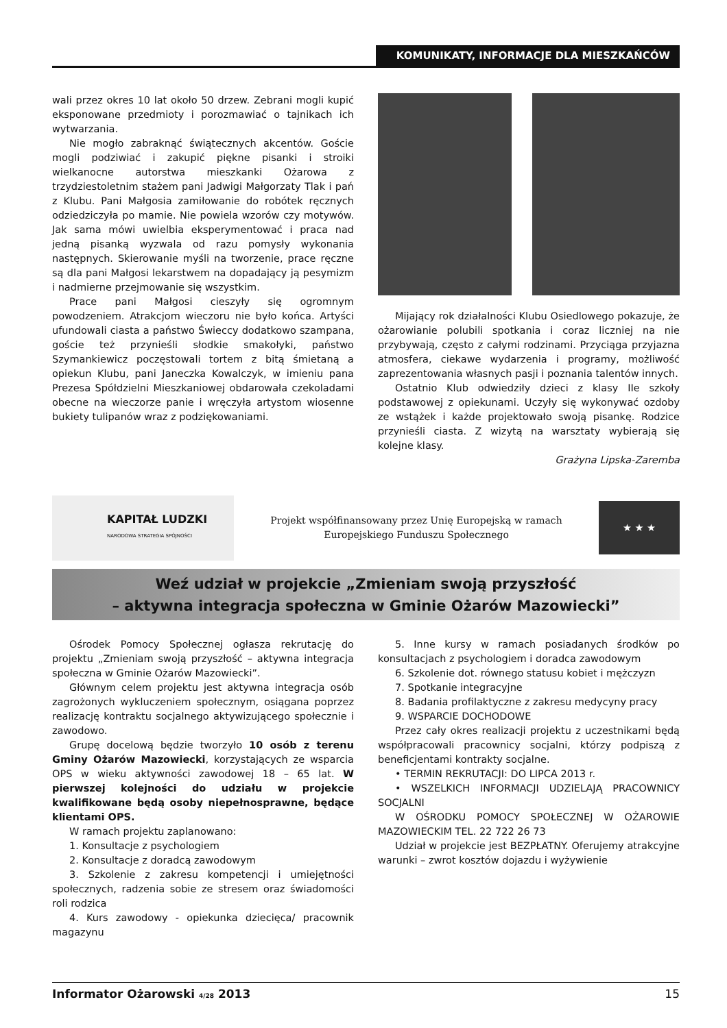KOMUNIKATY, INFORMACJE DLA MIESZKAŃCÓW
wali przez okres 10 lat około 50 drzew. Zebrani mogli kupić eksponowane przedmioty i porozmawiać o tajnikach ich wytwarzania.
Nie mogło zabraknąć świątecznych akcentów. Goście mogli podziwiać i zakupić piękne pisanki i stroiki wielkanocne autorstwa mieszkanki Ożarowa z trzydziestoletnim stażem pani Jadwigi Małgorzaty Tlak i pań z Klubu. Pani Małgosia zamiłowanie do robótek ręcznych odziedziczyła po mamie. Nie powiela wzorów czy motywów. Jak sama mówi uwielbia eksperymentować i praca nad jedną pisanką wyzwala od razu pomysły wykonania następnych. Skierowanie myśli na tworzenie, prace ręczne są dla pani Małgosi lekarstwem na dopadający ją pesymizm i nadmierne przejmowanie się wszystkim.
Prace pani Małgosi cieszyły się ogromnym powodzeniem. Atrakcjom wieczoru nie było końca. Artyści ufundowali ciasta a państwo Świeccy dodatkowo szampana, goście też przynieśli słodkie smakołyki, państwo Szymankiewicz poczęstowali tortem z bitą śmietaną a opiekun Klubu, pani Janeczka Kowalczyk, w imieniu pana Prezesa Spółdzielni Mieszkaniowej obdarowała czekoladami obecne na wieczorze panie i wręczyła artystom wiosenne bukiety tulipanów wraz z podziękowaniami.
Mijający rok działalności Klubu Osiedlowego pokazuje, że ożarowianie polubili spotkania i coraz liczniej na nie przybywają, często z całymi rodzinami. Przyciąga przyjazna atmosfera, ciekawe wydarzenia i programy, możliwość zaprezentowania własnych pasji i poznania talentów innych.
Ostatnio Klub odwiedziły dzieci z klasy IIe szkoły podstawowej z opiekunami. Uczyły się wykonywać ozdoby ze wstążek i każde projektowało swoją pisankę. Rodzice przynieśli ciasta. Z wizytą na warsztaty wybierają się kolejne klasy.
Grażyna Lipska-Zaremba
KAPITAŁ LUDZKI
NARODOWA STRATEGIA SPÓJNOŚCI
Projekt współfinansowany przez Unię Europejską w ramach
Europejskiego Funduszu Społecznego
★ ★ ★
Weź udział w projekcie „Zmieniam swoją przyszłość
– aktywna integracja społeczna w Gminie Ożarów Mazowiecki”
Ośrodek Pomocy Społecznej ogłasza rekrutację do projektu „Zmieniam swoją przyszłość – aktywna integracja społeczna w Gminie Ożarów Mazowiecki”.
Głównym celem projektu jest aktywna integracja osób zagrożonych wykluczeniem społecznym, osiągana poprzez realizację kontraktu socjalnego aktywizującego społecznie i zawodowo.
Grupę docelową będzie tworzyło 10 osób z terenu Gminy Ożarów Mazowiecki, korzystających ze wsparcia OPS w wieku aktywności zawodowej 18 – 65 lat. W pierwszej kolejności do udziału w projekcie kwalifikowane będą osoby niepełnosprawne, będące klientami OPS.
W ramach projektu zaplanowano:
1. Konsultacje z psychologiem
2. Konsultacje z doradcą zawodowym
3. Szkolenie z zakresu kompetencji i umiejętności społecznych, radzenia sobie ze stresem oraz świadomości roli rodzica
4. Kurs zawodowy - opiekunka dziecięca/ pracownik magazynu
5. Inne kursy w ramach posiadanych środków po konsultacjach z psychologiem i doradca zawodowym
6. Szkolenie dot. równego statusu kobiet i mężczyzn
7. Spotkanie integracyjne
8. Badania profilaktyczne z zakresu medycyny pracy
9. WSPARCIE DOCHODOWE
Przez cały okres realizacji projektu z uczestnikami będą współpracowali pracownicy socjalni, którzy podpiszą z beneficjentami kontrakty socjalne.
• TERMIN REKRUTACJI: DO LIPCA 2013 r.
• WSZELKICH INFORMACJI UDZIELAJĄ PRACOWNICY SOCJALNI
W OŚRODKU POMOCY SPOŁECZNEJ W OŻAROWIE MAZOWIECKIM TEL. 22 722 26 73
Udział w projekcie jest BEZPŁATNY. Oferujemy atrakcyjne warunki – zwrot kosztów dojazdu i wyżywienie
Informator Ożarowski 4/28 2013 15